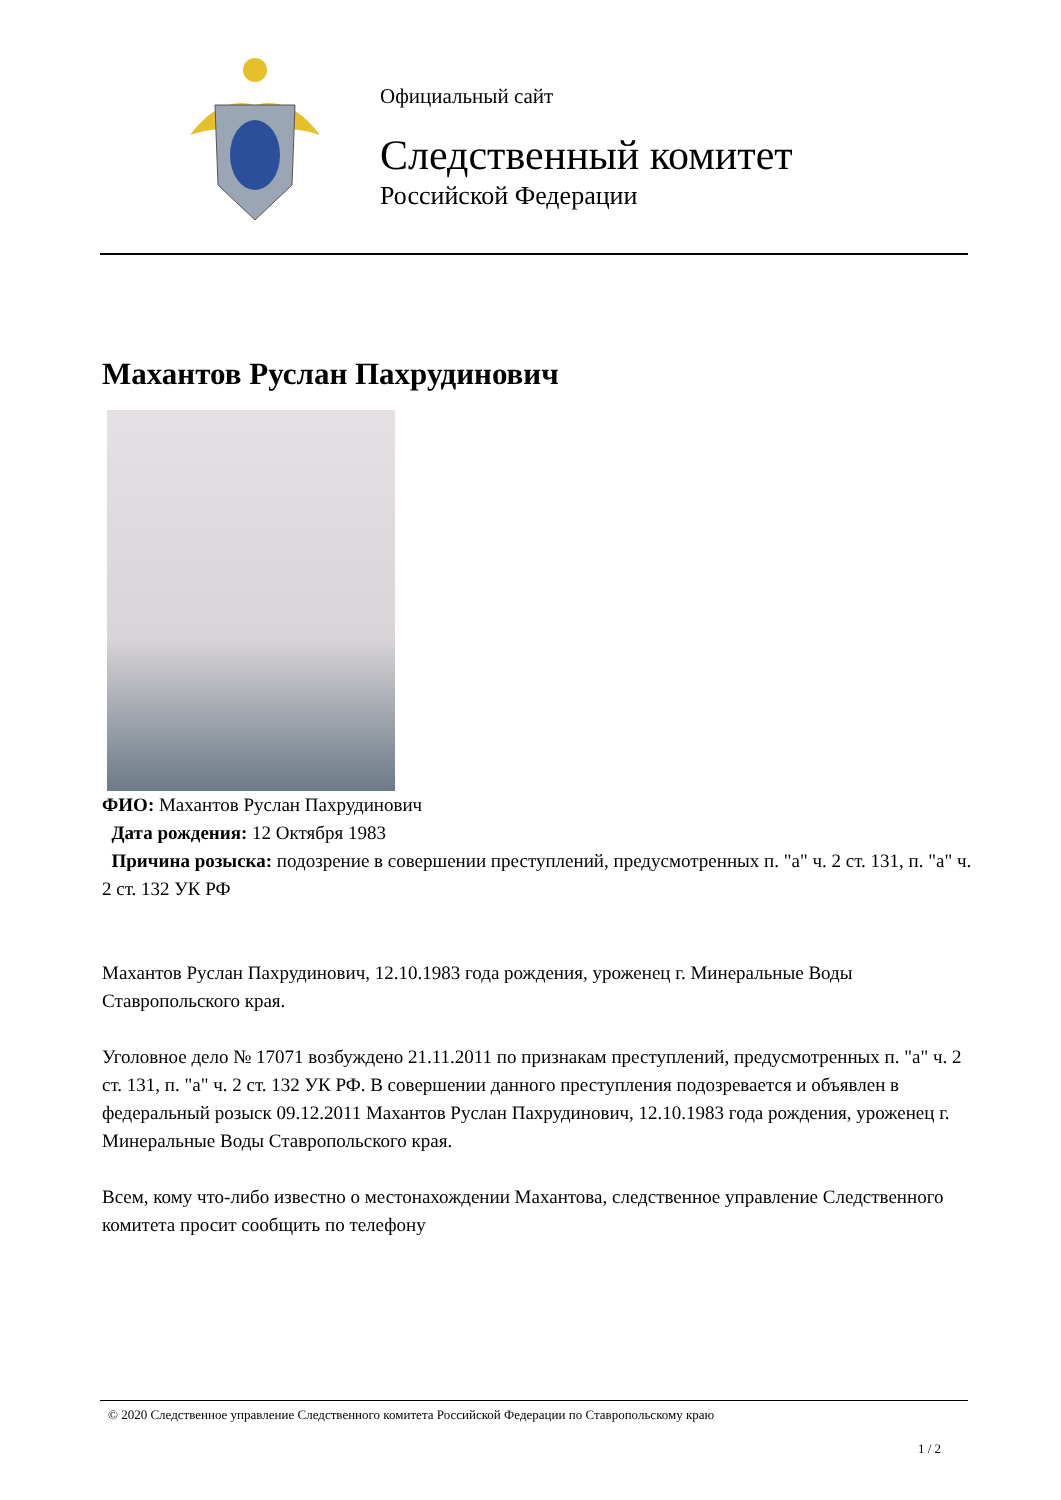Официальный сайт
Следственный комитет
Российской Федерации
Махантов Руслан Пахрудинович
ФИО: Махантов Руслан Пахрудинович
Дата рождения: 12 Октября 1983
Причина розыска: подозрение в совершении преступлений, предусмотренных п. "а" ч. 2 ст. 131, п. "а" ч. 2 ст. 132 УК РФ
Махантов Руслан Пахрудинович, 12.10.1983 года рождения, уроженец г. Минеральные Воды Ставропольского края.
Уголовное дело № 17071 возбуждено 21.11.2011 по признакам преступлений, предусмотренных п. "а" ч. 2 ст. 131, п. "а" ч. 2 ст. 132 УК РФ. В совершении данного преступления подозревается и объявлен в федеральный розыск 09.12.2011 Махантов Руслан Пахрудинович, 12.10.1983 года рождения, уроженец г. Минеральные Воды Ставропольского края.
Всем, кому что-либо известно о местонахождении Махантова, следственное управление Следственного комитета просит сообщить по телефону
© 2020 Следственное управление Следственного комитета Российской Федерации по Ставропольскому краю
1 / 2